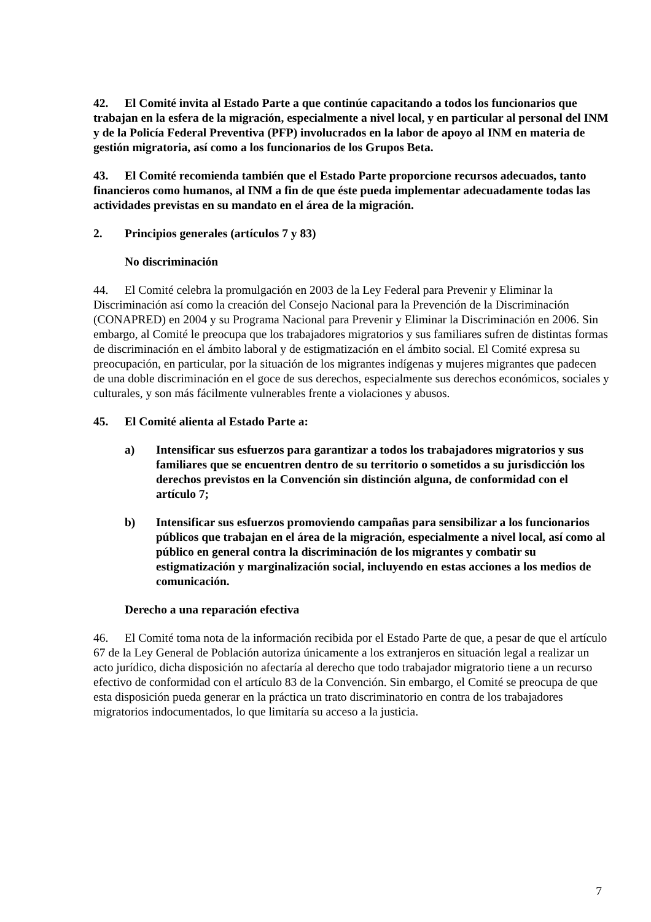42. El Comité invita al Estado Parte a que continúe capacitando a todos los funcionarios que trabajan en la esfera de la migración, especialmente a nivel local, y en particular al personal del INM y de la Policía Federal Preventiva (PFP) involucrados en la labor de apoyo al INM en materia de gestión migratoria, así como a los funcionarios de los Grupos Beta.
43. El Comité recomienda también que el Estado Parte proporcione recursos adecuados, tanto financieros como humanos, al INM a fin de que éste pueda implementar adecuadamente todas las actividades previstas en su mandato en el área de la migración.
2. Principios generales (artículos 7 y 83)
No discriminación
44. El Comité celebra la promulgación en 2003 de la Ley Federal para Prevenir y Eliminar la Discriminación así como la creación del Consejo Nacional para la Prevención de la Discriminación (CONAPRED) en 2004 y su Programa Nacional para Prevenir y Eliminar la Discriminación en 2006. Sin embargo, al Comité le preocupa que los trabajadores migratorios y sus familiares sufren de distintas formas de discriminación en el ámbito laboral y de estigmatización en el ámbito social. El Comité expresa su preocupación, en particular, por la situación de los migrantes indígenas y mujeres migrantes que padecen de una doble discriminación en el goce de sus derechos, especialmente sus derechos económicos, sociales y culturales, y son más fácilmente vulnerables frente a violaciones y abusos.
45. El Comité alienta al Estado Parte a:
a) Intensificar sus esfuerzos para garantizar a todos los trabajadores migratorios y sus familiares que se encuentren dentro de su territorio o sometidos a su jurisdicción los derechos previstos en la Convención sin distinción alguna, de conformidad con el artículo 7;
b) Intensificar sus esfuerzos promoviendo campañas para sensibilizar a los funcionarios públicos que trabajan en el área de la migración, especialmente a nivel local, así como al público en general contra la discriminación de los migrantes y combatir su estigmatización y marginalización social, incluyendo en estas acciones a los medios de comunicación.
Derecho a una reparación efectiva
46. El Comité toma nota de la información recibida por el Estado Parte de que, a pesar de que el artículo 67 de la Ley General de Población autoriza únicamente a los extranjeros en situación legal a realizar un acto jurídico, dicha disposición no afectaría al derecho que todo trabajador migratorio tiene a un recurso efectivo de conformidad con el artículo 83 de la Convención. Sin embargo, el Comité se preocupa de que esta disposición pueda generar en la práctica un trato discriminatorio en contra de los trabajadores migratorios indocumentados, lo que limitaría su acceso a la justicia.
7